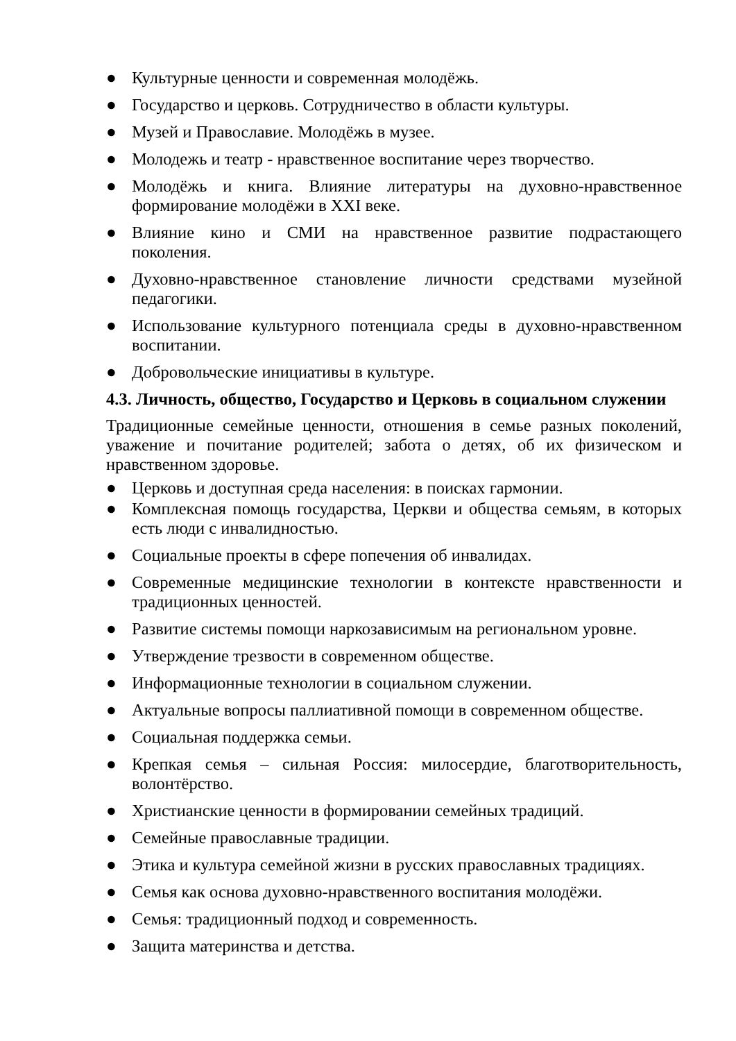● Культурные ценности и современная молодёжь.
● Государство и церковь. Сотрудничество в области культуры.
● Музей и Православие. Молодёжь в музее.
● Молодежь и театр - нравственное воспитание через творчество.
● Молодёжь и книга. Влияние литературы на духовно-нравственное формирование молодёжи в XXI веке.
● Влияние кино и СМИ на нравственное развитие подрастающего поколения.
● Духовно-нравственное становление личности средствами музейной педагогики.
● Использование культурного потенциала среды в духовно-нравственном воспитании.
● Добровольческие инициативы в культуре.
4.3. Личность, общество, Государство и Церковь в социальном служении
Традиционные семейные ценности, отношения в семье разных поколений, уважение и почитание родителей; забота о детях, об их физическом и нравственном здоровье.
● Церковь и доступная среда населения: в поисках гармонии.
● Комплексная помощь государства, Церкви и общества семьям, в которых есть люди с инвалидностью.
● Социальные проекты в сфере попечения об инвалидах.
● Современные медицинские технологии в контексте нравственности и традиционных ценностей.
● Развитие системы помощи наркозависимым на региональном уровне.
● Утверждение трезвости в современном обществе.
● Информационные технологии в социальном служении.
● Актуальные вопросы паллиативной помощи в современном обществе.
● Социальная поддержка семьи.
● Крепкая семья – сильная Россия: милосердие, благотворительность, волонтёрство.
● Христианские ценности в формировании семейных традиций.
● Семейные православные традиции.
● Этика и культура семейной жизни в русских православных традициях.
● Семья как основа духовно-нравственного воспитания молодёжи.
● Семья: традиционный подход и современность.
● Защита материнства и детства.